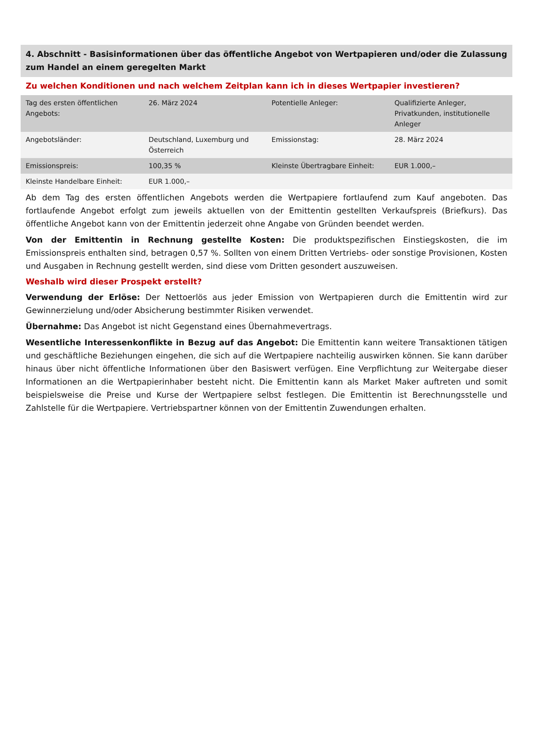4. Abschnitt - Basisinformationen über das öffentliche Angebot von Wertpapieren und/oder die Zulassung zum Handel an einem geregelten Markt
Zu welchen Konditionen und nach welchem Zeitplan kann ich in dieses Wertpapier investieren?
| Tag des ersten öffentlichen Angebots: | 26. März 2024 | Potentielle Anleger: | Qualifizierte Anleger, Privatkunden, institutionelle Anleger |
| Angebotsländer: | Deutschland, Luxemburg und Österreich | Emissionstag: | 28. März 2024 |
| Emissionspreis: | 100,35 % | Kleinste Übertragbare Einheit: | EUR 1.000,– |
| Kleinste Handelbare Einheit: | EUR 1.000,– | | |
Ab dem Tag des ersten öffentlichen Angebots werden die Wertpapiere fortlaufend zum Kauf angeboten. Das fortlaufende Angebot erfolgt zum jeweils aktuellen von der Emittentin gestellten Verkaufspreis (Briefkurs). Das öffentliche Angebot kann von der Emittentin jederzeit ohne Angabe von Gründen beendet werden.
Von der Emittentin in Rechnung gestellte Kosten: Die produktspezifischen Einstiegskosten, die im Emissionspreis enthalten sind, betragen 0,57 %. Sollten von einem Dritten Vertriebs- oder sonstige Provisionen, Kosten und Ausgaben in Rechnung gestellt werden, sind diese vom Dritten gesondert auszuweisen.
Weshalb wird dieser Prospekt erstellt?
Verwendung der Erlöse: Der Nettoerlös aus jeder Emission von Wertpapieren durch die Emittentin wird zur Gewinnerzielung und/oder Absicherung bestimmter Risiken verwendet.
Übernahme: Das Angebot ist nicht Gegenstand eines Übernahmevertrags.
Wesentliche Interessenkonflikte in Bezug auf das Angebot: Die Emittentin kann weitere Transaktionen tätigen und geschäftliche Beziehungen eingehen, die sich auf die Wertpapiere nachteilig auswirken können. Sie kann darüber hinaus über nicht öffentliche Informationen über den Basiswert verfügen. Eine Verpflichtung zur Weitergabe dieser Informationen an die Wertpapierinhaber besteht nicht. Die Emittentin kann als Market Maker auftreten und somit beispielsweise die Preise und Kurse der Wertpapiere selbst festlegen. Die Emittentin ist Berechnungsstelle und Zahlstelle für die Wertpapiere. Vertriebspartner können von der Emittentin Zuwendungen erhalten.